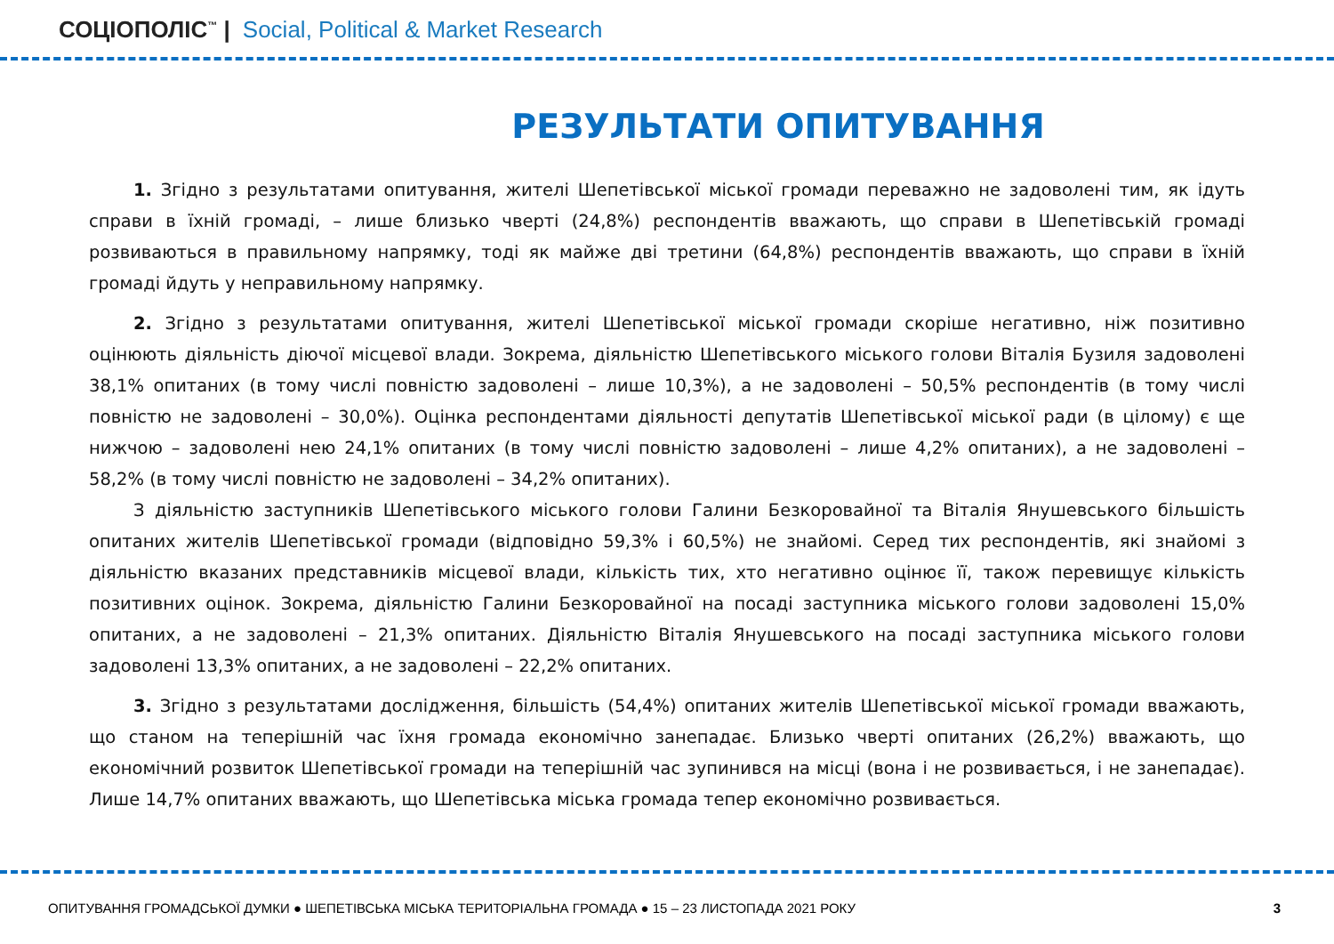СОЦІОПОЛІС<sup>™</sup> | Social, Political & Market Research
РЕЗУЛЬТАТИ ОПИТУВАННЯ
1. Згідно з результатами опитування, жителі Шепетівської міської громади переважно не задоволені тим, як ідуть справи в їхній громаді, – лише близько чверті (24,8%) респондентів вважають, що справи в Шепетівській громаді розвиваються в правильному напрямку, тоді як майже дві третини (64,8%) респондентів вважають, що справи в їхній громаді йдуть у неправильному напрямку.
2. Згідно з результатами опитування, жителі Шепетівської міської громади скоріше негативно, ніж позитивно оцінюють діяльність діючої місцевої влади. Зокрема, діяльністю Шепетівського міського голови Віталія Бузиля задоволені 38,1% опитаних (в тому числі повністю задоволені – лише 10,3%), а не задоволені – 50,5% респондентів (в тому числі повністю не задоволені – 30,0%). Оцінка респондентами діяльності депутатів Шепетівської міської ради (в цілому) є ще нижчою – задоволені нею 24,1% опитаних (в тому числі повністю задоволені – лише 4,2% опитаних), а не задоволені – 58,2% (в тому числі повністю не задоволені – 34,2% опитаних).
З діяльністю заступників Шепетівського міського голови Галини Безкоровайної та Віталія Янушевського більшість опитаних жителів Шепетівської громади (відповідно 59,3% і 60,5%) не знайомі. Серед тих респондентів, які знайомі з діяльністю вказаних представників місцевої влади, кількість тих, хто негативно оцінює її, також перевищує кількість позитивних оцінок. Зокрема, діяльністю Галини Безкоровайної на посаді заступника міського голови задоволені 15,0% опитаних, а не задоволені – 21,3% опитаних. Діяльністю Віталія Янушевського на посаді заступника міського голови задоволені 13,3% опитаних, а не задоволені – 22,2% опитаних.
3. Згідно з результатами дослідження, більшість (54,4%) опитаних жителів Шепетівської міської громади вважають, що станом на теперішній час їхня громада економічно занепадає. Близько чверті опитаних (26,2%) вважають, що економічний розвиток Шепетівської громади на теперішній час зупинився на місці (вона і не розвивається, і не занепадає). Лише 14,7% опитаних вважають, що Шепетівська міська громада тепер економічно розвивається.
ОПИТУВАННЯ ГРОМАДСЬКОЇ ДУМКИ ● ШЕПЕТІВСЬКА МІСЬКА ТЕРИТОРІАЛЬНА ГРОМАДА ● 15 – 23 ЛИСТОПАДА 2021 РОКУ 3